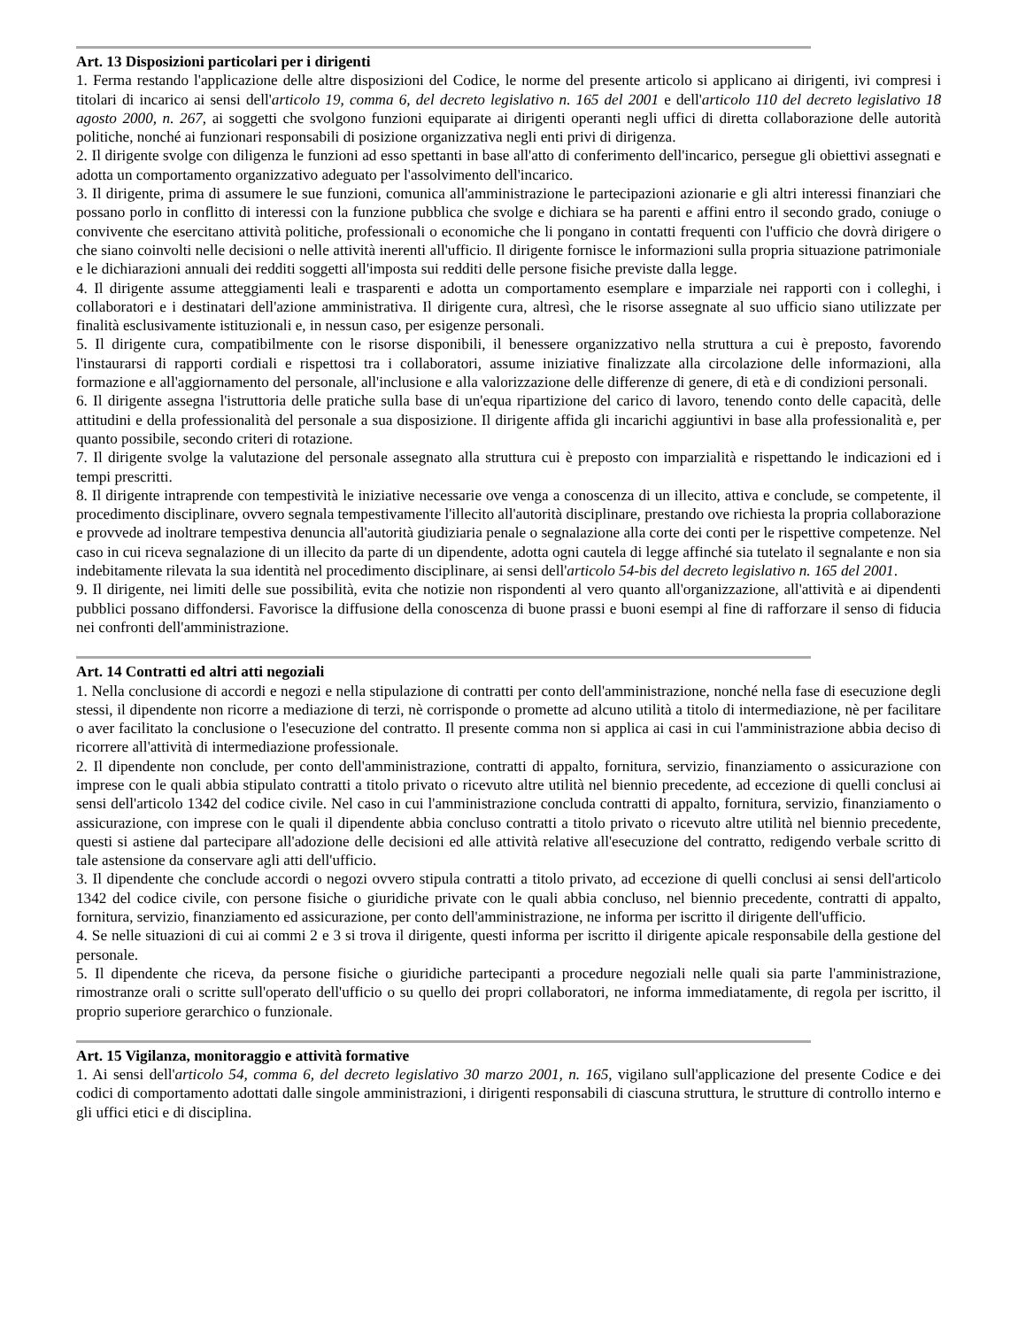Art. 13 Disposizioni particolari per i dirigenti
1. Ferma restando l'applicazione delle altre disposizioni del Codice, le norme del presente articolo si applicano ai dirigenti, ivi compresi i titolari di incarico ai sensi dell'articolo 19, comma 6, del decreto legislativo n. 165 del 2001 e dell'articolo 110 del decreto legislativo 18 agosto 2000, n. 267, ai soggetti che svolgono funzioni equiparate ai dirigenti operanti negli uffici di diretta collaborazione delle autorità politiche, nonché ai funzionari responsabili di posizione organizzativa negli enti privi di dirigenza.
2. Il dirigente svolge con diligenza le funzioni ad esso spettanti in base all'atto di conferimento dell'incarico, persegue gli obiettivi assegnati e adotta un comportamento organizzativo adeguato per l'assolvimento dell'incarico.
3. Il dirigente, prima di assumere le sue funzioni, comunica all'amministrazione le partecipazioni azionarie e gli altri interessi finanziari che possano porlo in conflitto di interessi con la funzione pubblica che svolge e dichiara se ha parenti e affini entro il secondo grado, coniuge o convivente che esercitano attività politiche, professionali o economiche che li pongano in contatti frequenti con l'ufficio che dovrà dirigere o che siano coinvolti nelle decisioni o nelle attività inerenti all'ufficio. Il dirigente fornisce le informazioni sulla propria situazione patrimoniale e le dichiarazioni annuali dei redditi soggetti all'imposta sui redditi delle persone fisiche previste dalla legge.
4. Il dirigente assume atteggiamenti leali e trasparenti e adotta un comportamento esemplare e imparziale nei rapporti con i colleghi, i collaboratori e i destinatari dell'azione amministrativa. Il dirigente cura, altresì, che le risorse assegnate al suo ufficio siano utilizzate per finalità esclusivamente istituzionali e, in nessun caso, per esigenze personali.
5. Il dirigente cura, compatibilmente con le risorse disponibili, il benessere organizzativo nella struttura a cui è preposto, favorendo l'instaurarsi di rapporti cordiali e rispettosi tra i collaboratori, assume iniziative finalizzate alla circolazione delle informazioni, alla formazione e all'aggiornamento del personale, all'inclusione e alla valorizzazione delle differenze di genere, di età e di condizioni personali.
6. Il dirigente assegna l'istruttoria delle pratiche sulla base di un'equa ripartizione del carico di lavoro, tenendo conto delle capacità, delle attitudini e della professionalità del personale a sua disposizione. Il dirigente affida gli incarichi aggiuntivi in base alla professionalità e, per quanto possibile, secondo criteri di rotazione.
7. Il dirigente svolge la valutazione del personale assegnato alla struttura cui è preposto con imparzialità e rispettando le indicazioni ed i tempi prescritti.
8. Il dirigente intraprende con tempestività le iniziative necessarie ove venga a conoscenza di un illecito, attiva e conclude, se competente, il procedimento disciplinare, ovvero segnala tempestivamente l'illecito all'autorità disciplinare, prestando ove richiesta la propria collaborazione e provvede ad inoltrare tempestiva denuncia all'autorità giudiziaria penale o segnalazione alla corte dei conti per le rispettive competenze. Nel caso in cui riceva segnalazione di un illecito da parte di un dipendente, adotta ogni cautela di legge affinché sia tutelato il segnalante e non sia indebitamente rilevata la sua identità nel procedimento disciplinare, ai sensi dell'articolo 54-bis del decreto legislativo n. 165 del 2001.
9. Il dirigente, nei limiti delle sue possibilità, evita che notizie non rispondenti al vero quanto all'organizzazione, all'attività e ai dipendenti pubblici possano diffondersi. Favorisce la diffusione della conoscenza di buone prassi e buoni esempi al fine di rafforzare il senso di fiducia nei confronti dell'amministrazione.
Art. 14 Contratti ed altri atti negoziali
1. Nella conclusione di accordi e negozi e nella stipulazione di contratti per conto dell'amministrazione, nonché nella fase di esecuzione degli stessi, il dipendente non ricorre a mediazione di terzi, nè corrisponde o promette ad alcuno utilità a titolo di intermediazione, nè per facilitare o aver facilitato la conclusione o l'esecuzione del contratto. Il presente comma non si applica ai casi in cui l'amministrazione abbia deciso di ricorrere all'attività di intermediazione professionale.
2. Il dipendente non conclude, per conto dell'amministrazione, contratti di appalto, fornitura, servizio, finanziamento o assicurazione con imprese con le quali abbia stipulato contratti a titolo privato o ricevuto altre utilità nel biennio precedente, ad eccezione di quelli conclusi ai sensi dell'articolo 1342 del codice civile. Nel caso in cui l'amministrazione concluda contratti di appalto, fornitura, servizio, finanziamento o assicurazione, con imprese con le quali il dipendente abbia concluso contratti a titolo privato o ricevuto altre utilità nel biennio precedente, questi si astiene dal partecipare all'adozione delle decisioni ed alle attività relative all'esecuzione del contratto, redigendo verbale scritto di tale astensione da conservare agli atti dell'ufficio.
3. Il dipendente che conclude accordi o negozi ovvero stipula contratti a titolo privato, ad eccezione di quelli conclusi ai sensi dell'articolo 1342 del codice civile, con persone fisiche o giuridiche private con le quali abbia concluso, nel biennio precedente, contratti di appalto, fornitura, servizio, finanziamento ed assicurazione, per conto dell'amministrazione, ne informa per iscritto il dirigente dell'ufficio.
4. Se nelle situazioni di cui ai commi 2 e 3 si trova il dirigente, questi informa per iscritto il dirigente apicale responsabile della gestione del personale.
5. Il dipendente che riceva, da persone fisiche o giuridiche partecipanti a procedure negoziali nelle quali sia parte l'amministrazione, rimostranze orali o scritte sull'operato dell'ufficio o su quello dei propri collaboratori, ne informa immediatamente, di regola per iscritto, il proprio superiore gerarchico o funzionale.
Art. 15 Vigilanza, monitoraggio e attività formative
1. Ai sensi dell'articolo 54, comma 6, del decreto legislativo 30 marzo 2001, n. 165, vigilano sull'applicazione del presente Codice e dei codici di comportamento adottati dalle singole amministrazioni, i dirigenti responsabili di ciascuna struttura, le strutture di controllo interno e gli uffici etici e di disciplina.